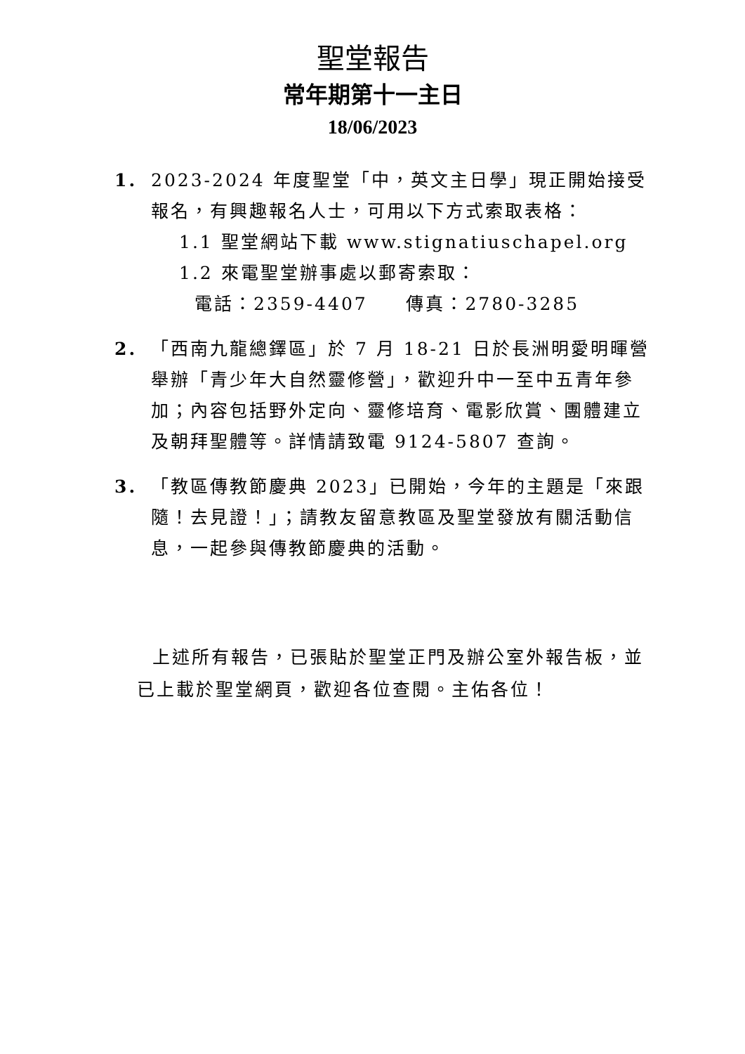聖堂報告
常年期第十一主日
18/06/2023
1. 2023-2024 年度聖堂「中，英文主日學」現正開始接受報名，有興趣報名人士，可用以下方式索取表格：
1.1 聖堂網站下載 www.stignatiuschapel.org
1.2 來電聖堂辦事處以郵寄索取：
電話：2359-4407 傳真：2780-3285
2. 「西南九龍總鐸區」於 7 月 18-21 日於長洲明愛明暉營舉辦「青少年大自然靈修營」，歡迎升中一至中五青年參加；內容包括野外定向、靈修培育、電影欣賞、團體建立及朝拜聖體等。詳情請致電 9124-5807 查詢。
3. 「教區傳教節慶典 2023」已開始，今年的主題是「來跟隨！去見證！」；請教友留意教區及聖堂發放有關活動信息，一起參與傳教節慶典的活動。
上述所有報告，已張貼於聖堂正門及辦公室外報告板，並已上載於聖堂網頁，歡迎各位查閱。主佑各位！